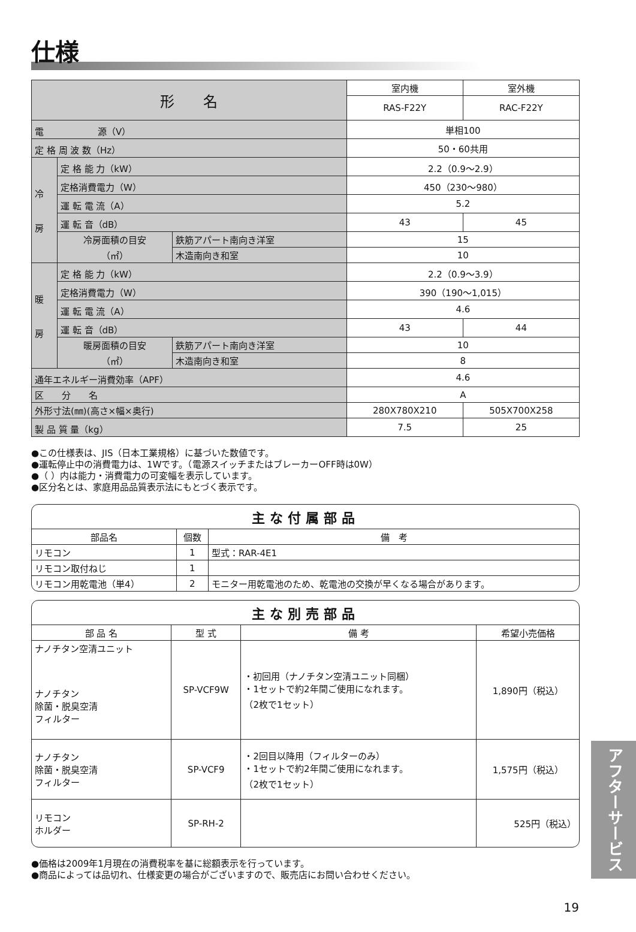仕様
| 形 名 | | | 室内機 | 室外機 |
| | | | RAS-F22Y | RAC-F22Y |
| 電 源（V） | | | 単相100 | |
| 定 格 周 波 数（Hz） | | | 50・60共用 | |
| 冷 房 | 定 格 能 力（kW） | | 2.2（0.9〜2.9） | |
| | 定格消費電力（W） | | 450（230〜980） | |
| | 運 転 電 流（A） | | 5.2 | |
| | 運 転 音（dB） | | 43 | 45 |
| | 冷房面積の目安 （㎡） | 鉄筋アパート南向き洋室 | 15 | |
| | | 木造南向き和室 | 10 | |
| 暖 房 | 定 格 能 力（kW） | | 2.2（0.9〜3.9） | |
| | 定格消費電力（W） | | 390（190〜1,015） | |
| | 運 転 電 流（A） | | 4.6 | |
| | 運 転 音（dB） | | 43 | 44 |
| | 暖房面積の目安 （㎡） | 鉄筋アパート南向き洋室 | 10 | |
| | | 木造南向き和室 | 8 | |
| 通年エネルギー消費効率（APF） | | | 4.6 | |
| 区 分 名 | | | A | |
| 外形寸法(㎜)(高さ×幅×奥行) | | | 280X780X210 | 505X700X258 |
| 製 品 質 量（kg） | | | 7.5 | 25 |
●この仕様表は、JIS（日本工業規格）に基づいた数値です。
●運転停止中の消費電力は、1Wです。（電源スイッチまたはブレーカーOFF時は0W）
●（ ）内は能力・消費電力の可変幅を表示しています。
●区分名とは、家庭用品品質表示法にもとづく表示です。
主な付属部品
| 部品名 | 個数 | 備 考 |
| --- | --- | --- |
| リモコン | 1 | 型式：RAR-4E1 |
| リモコン取付ねじ | 1 | |
| リモコン用乾電池（単4） | 2 | モニター用乾電池のため、乾電池の交換が早くなる場合があります。 |
主な別売部品
| 部 品 名 | 型 式 | 備 考 | 希望小売価格 |
| --- | --- | --- | --- |
| ナノチタン空清ユニット ナノチタン 除菌・脱臭空清 フィルター | SP-VCF9W | ・初回用（ナノチタン空清ユニット同梱） ・1セットで約2年間ご使用になれます。 （2枚で1セット） | 1,890円（税込） |
| ナノチタン 除菌・脱臭空清 フィルター | SP-VCF9 | ・2回目以降用（フィルターのみ） ・1セットで約2年間ご使用になれます。 （2枚で1セット） | 1,575円（税込） |
| リモコン ホルダー | SP-RH-2 | | 525円（税込） |
●価格は2009年1月現在の消費税率を基に総額表示を行っています。
●商品によっては品切れ、仕様変更の場合がございますので、販売店にお問い合わせください。
アフターサービス
19